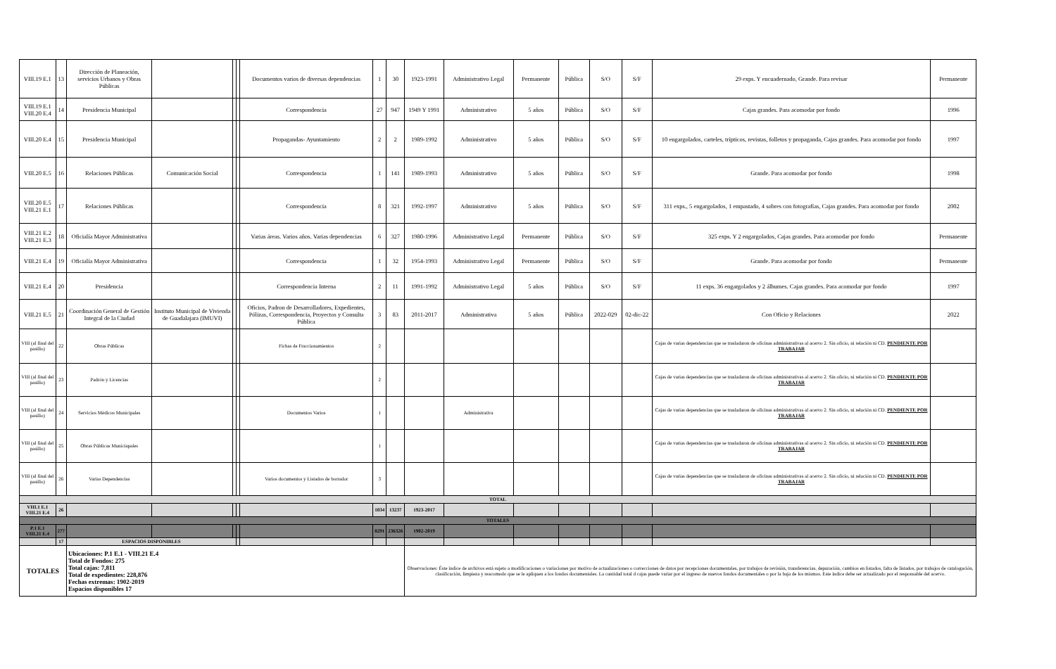| VIII.19 E.1 | 13 | Dirección de Planeación, servicios Urbanos y Obras Públicas | | | | Documentos varios de diversas dependencias | 1 | 30 | 1923-1991 | Administrativo Legal | Permanente | Pública | S/O | S/F | 29 exps. Y encuadernado, Grande. Para revisar | Permanente |
| VIII.19 E.1 VIII.20 E.4 | 14 | Presidencia Municipal | | | | Correspondencia | 27 | 947 | 1949 Y 1991 | Administrativo | 5 años | Pública | S/O | S/F | Cajas grandes. Para acomodar por fondo | 1996 |
| VIII.20 E.4 | 15 | Presidencia Municipal | | | | Propagandas- Ayuntamiento | 2 | 2 | 1989-1992 | Administrativo | 5 años | Pública | S/O | S/F | 10 engargolados, carteles, trípticos, revistas, folletos y propaganda, Cajas grandes. Para acomodar por fondo | 1997 |
| VIII.20 E.5 | 16 | Relaciones Públicas | Comunicación Social | | | Correspondencia | 1 | 141 | 1989-1993 | Administrativo | 5 años | Pública | S/O | S/F | Grande. Para acomodar por fondo | 1998 |
| VIII.20 E.5 VIII.21 E.1 | 17 | Relaciones Públicas | | | | Correspondencia | 8 | 321 | 1992-1997 | Administrativo | 5 años | Pública | S/O | S/F | 311 exps., 5 engargolados, 1 empastado, 4 sobres con fotografías, Cajas grandes. Para acomodar por fondo | 2002 |
| VIII.21 E.2 VIII.21 E.3 | 18 | Oficialía Mayor Administrativa | | | | Varias áreas. Varios años. Varias dependencias | 6 | 327 | 1980-1996 | Administrativo Legal | Permanente | Pública | S/O | S/F | 325 exps. Y 2 engargolados, Cajas grandes. Para acomodar por fondo | Permanente |
| VIII.21 E.4 | 19 | Oficialía Mayor Administrativa | | | | Correspondencia | 1 | 32 | 1954-1993 | Administrativo Legal | Permanente | Pública | S/O | S/F | Grande. Para acomodar por fondo | Permanente |
| VIII.21 E.4 | 20 | Presidencia | | | | Correspondencia Interna | 2 | 11 | 1991-1992 | Administrativo Legal | 5 años | Pública | S/O | S/F | 11 exps. 36 engargolados y 2 álbumes. Cajas grandes. Para acomodar por fondo | 1997 |
| VIII.21 E.5 | 21 | Coordinación General de Gestión Integral de la Ciudad | Instituto Municipal de Vivienda de Guadalajara (IMUVI) | | | Oficios, Padron de Desarrolladores, Expedientes, Pólizas, Correspondencia, Proyectos y Consulta Pública | 3 | 83 | 2011-2017 | Administrativa | 5 años | Pública | 2022-029 | 02-dic-22 | Con Oficio y Relaciones | 2022 |
| VIII (al final del pasillo) | 22 | Obras Públicas | | | | Fichas de Fraccionamientos | 2 | | | | | | | | Cajas de varias dependencias que se trasladaron de oficinas administrativas al acervo 2. Sin oficio, ni relación ni CD. PENDIENTE POR TRABAJAR | |
| VIII (al final del pasillo) | 23 | Padrón y Licencias | | | | | 2 | | | | | | | | Cajas de varias dependencias que se trasladaron de oficinas administrativas al acervo 2. Sin oficio, ni relación ni CD. PENDIENTE POR TRABAJAR | |
| VIII (al final del pasillo) | 24 | Servicios Médicos Municipales | | | | Documentos Varios | 1 | | | Administrativa | | | | | Cajas de varias dependencias que se trasladaron de oficinas administrativas al acervo 2. Sin oficio, ni relación ni CD. PENDIENTE POR TRABAJAR | |
| VIII (al final del pasillo) | 25 | Obras Públicas Municiapales | | | | | 1 | | | | | | | | Cajas de varias dependencias que se trasladaron de oficinas administrativas al acervo 2. Sin oficio, ni relación ni CD. PENDIENTE POR TRABAJAR | |
| VIII (al final del pasillo) | 26 | Varias Dependencias | | | | Varios documentos y Listados de borrador | 3 | | | | | | | | Cajas de varias dependencias que se trasladaron de oficinas administrativas al acervo 2. Sin oficio, ni relación ni CD. PENDIENTE POR TRABAJAR | |
| TOTAL | | | | | | | | | | | | | | | | |
| VIII.1 E.1 VIII.21 E.4 | 26 | | | | | | 1034 | 13237 | 1923-2017 | | | | | | | |
| TOTALES | | | | | | | | | | | | | | | | |
| P.1 E.1 VIII.21 E.4 | 277 | | | | | | 8291 | 236326 | 1902-2019 | | | | | | | |
| | 17 | ESPACIOS DISPONIBLES | | | | | | | | | | | | | | |
| TOTALES | | Ubicaciones: P.1 E.1 - VIII.21 E.4 Total de Fondos: 275 Total cajas: 7,811 Total de expedientes: 228,876 Fechas extremas: 1902-2019 Espacios disponibles 17 | | | | | | | Observaciones: Éste índice de archivos está sujeto a modificaciones o variaciones por motivo de actualizaciones o correcciones de datos por recepciones documentales, por trabajos de revisión, transferencias, depuración, cambios en listados, falta de listados, por trabajos de catalogación, clasificación, limpieza y reacomodo que se le apliquen a los fondos documentales. La cantidad total d cajas puede variar por el ingreso de nuevos fondos documentales o por la baja de los mismos. Este índice debe ser actualizado por el responsable del acervo. | | | | | | | |